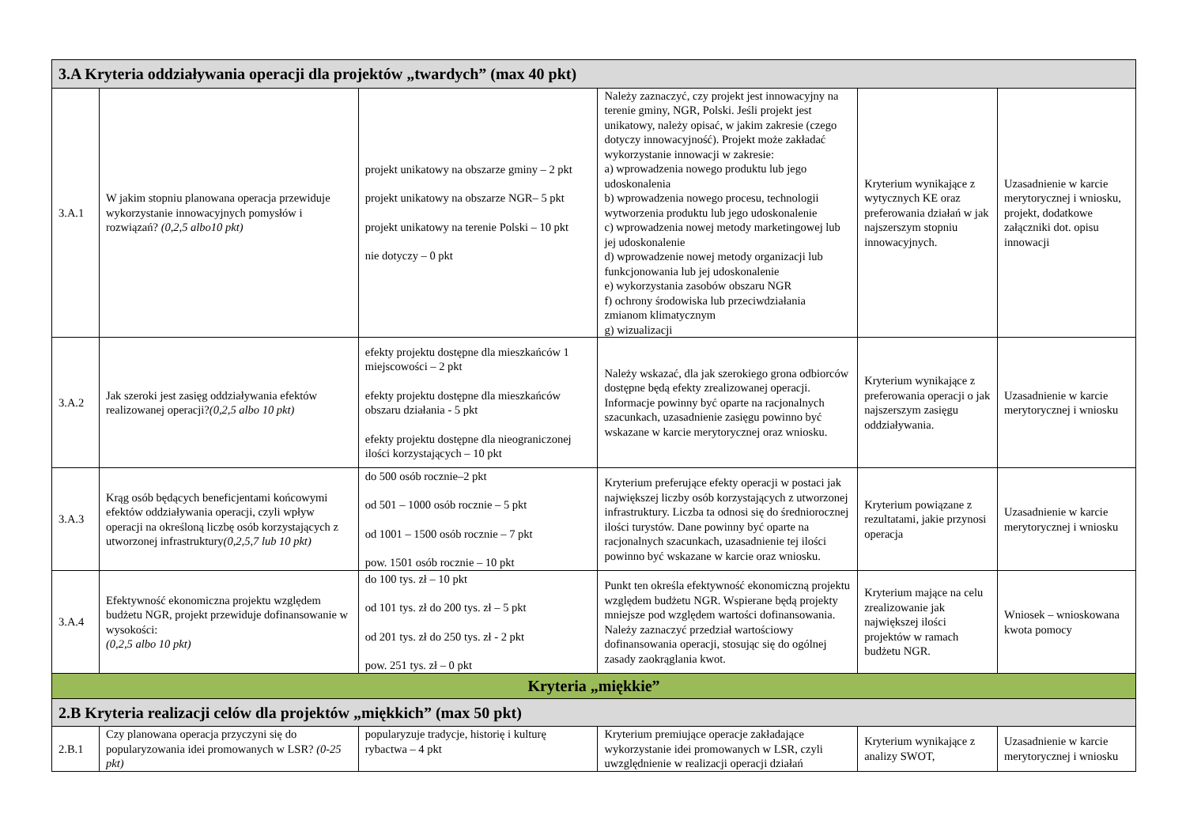| 3.A Kryteria oddziaływania operacji dla projektów „twardych” (max 40 pkt) | | | | | |
| 3.A.1 | W jakim stopniu planowana operacja przewiduje wykorzystanie innowacyjnych pomysłów i rozwiązań? (0,2,5 albo10 pkt) | projekt unikatowy na obszarze gminy – 2 pkt projekt unikatowy na obszarze NGR– 5 pkt projekt unikatowy na terenie Polski – 10 pkt nie dotyczy – 0 pkt | Należy zaznaczyć, czy projekt jest innowacyjny na terenie gminy, NGR, Polski. Jeśli projekt jest unikatowy, należy opisać, w jakim zakresie (czego dotyczy innowacyjność). Projekt może zakładać wykorzystanie innowacji w zakresie: a) wprowadzenia nowego produktu lub jego udoskonalenia b) wprowadzenia nowego procesu, technologii wytworzenia produktu lub jego udoskonalenie c) wprowadzenia nowej metody marketingowej lub jej udoskonalenie d) wprowadzenie nowej metody organizacji lub funkcjonowania lub jej udoskonalenie e) wykorzystania zasobów obszaru NGR f) ochrony środowiska lub przeciwdziałania zmianom klimatycznym g) wizualizacji | Kryterium wynikające z wytycznych KE oraz preferowania działań w jak najszerszym stopniu innowacyjnych. | Uzasadnienie w karcie merytorycznej i wniosku, projekt, dodatkowe załączniki dot. opisu innowacji |
| 3.A.2 | Jak szeroki jest zasięg oddziaływania efektów realizowanej operacji? (0,2,5 albo 10 pkt) | efekty projektu dostępne dla mieszkańców 1 miejscowości – 2 pkt efekty projektu dostępne dla mieszkańców obszaru działania - 5 pkt efekty projektu dostępne dla nieograniczonej ilości korzystających – 10 pkt | Należy wskazać, dla jak szerokiego grona odbiorców dostępne będą efekty zrealizowanej operacji. Informacje powinny być oparte na racjonalnych szacunkach, uzasadnienie zasięgu powinno być wskazane w karcie merytorycznej oraz wniosku. | Kryterium wynikające z preferowania operacji o jak najszerszym zasięgu oddziaływania. | Uzasadnienie w karcie merytorycznej i wniosku |
| 3.A.3 | Krąg osób będących beneficjentami końcowymi efektów oddziaływania operacji, czyli wpływ operacji na określoną liczbę osób korzystających z utworzonej infrastruktury (0,2,5,7 lub 10 pkt) | do 500 osób rocznie–2 pkt od 501 – 1000 osób rocznie – 5 pkt od 1001 – 1500 osób rocznie – 7 pkt pow. 1501 osób rocznie – 10 pkt | Kryterium preferujące efekty operacji w postaci jak największej liczby osób korzystających z utworzonej infrastruktury. Liczba ta odnosi się do średniorocznej ilości turystów. Dane powinny być oparte na racjonalnych szacunkach, uzasadnienie tej ilości powinno być wskazane w karcie oraz wniosku. | Kryterium powiązane z rezultatami, jakie przynosi operacja | Uzasadnienie w karcie merytorycznej i wniosku |
| 3.A.4 | Efektywność ekonomiczna projektu względem budżetu NGR, projekt przewiduje dofinansowanie w wysokości: (0,2,5 albo 10 pkt) | do 100 tys. zł – 10 pkt od 101 tys. zł do 200 tys. zł – 5 pkt od 201 tys. zł do 250 tys. zł - 2 pkt pow. 251 tys. zł – 0 pkt | Punkt ten określa efektywność ekonomiczną projektu względem budżetu NGR. Wspierane będą projekty mniejsze pod względem wartości dofinansowania. Należy zaznaczyć przedział wartościowy dofinansowania operacji, stosując się do ogólnej zasady zaokrąglania kwot. | Kryterium mające na celu zrealizowanie jak największej ilości projektów w ramach budżetu NGR. | Wniosek – wnioskowana kwota pomocy |
| Kryteria „miękkie” | | | | | |
| 2.B Kryteria realizacji celów dla projektów „miękkich” (max 50 pkt) | | | | | |
| 2.B.1 | Czy planowana operacja przyczyni się do popularyzowania idei promowanych w LSR? (0-25 pkt) | popularyzuje tradycje, historię i kulturę rybactwa – 4 pkt | Kryterium premiujące operacje zakładające wykorzystanie idei promowanych w LSR, czyli uwzględnienie w realizacji operacji działań | Kryterium wynikające z analizy SWOT, | Uzasadnienie w karcie merytorycznej i wniosku |